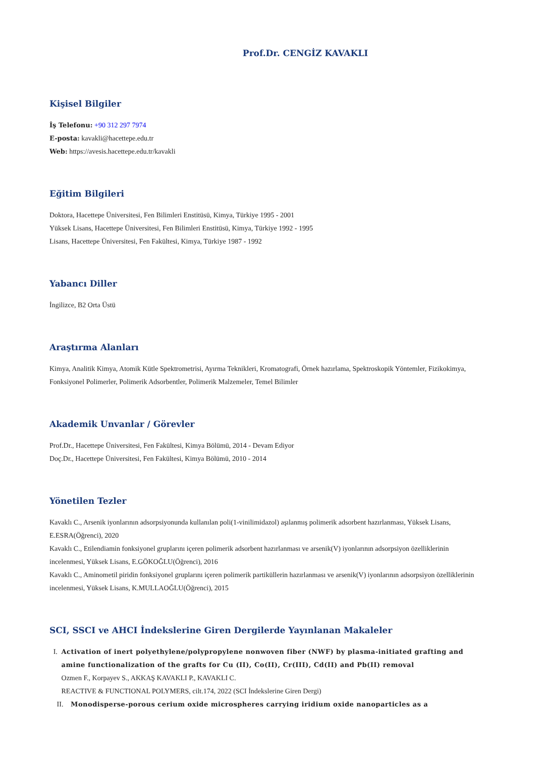Prof.Dr. CENGİZ KAVAKLI
Kişisel Bilgiler
İş Telefonu: +90 312 297 7974
E-posta: kavakli@hacettepe.edu.tr
Web: https://avesis.hacettepe.edu.tr/kavakli
Eğitim Bilgileri
Doktora, Hacettepe Üniversitesi, Fen Bilimleri Enstitüsü, Kimya, Türkiye 1995 - 2001
Yüksek Lisans, Hacettepe Üniversitesi, Fen Bilimleri Enstitüsü, Kimya, Türkiye 1992 - 1995
Lisans, Hacettepe Üniversitesi, Fen Fakültesi, Kimya, Türkiye 1987 - 1992
Yabancı Diller
İngilizce, B2 Orta Üstü
Araştırma Alanları
Kimya, Analitik Kimya, Atomik Kütle Spektrometrisi, Ayırma Teknikleri, Kromatografi, Örnek hazırlama, Spektroskopik Yöntemler, Fizikokimya, Fonksiyonel Polimerler, Polimerik Adsorbentler, Polimerik Malzemeler, Temel Bilimler
Akademik Unvanlar / Görevler
Prof.Dr., Hacettepe Üniversitesi, Fen Fakültesi, Kimya Bölümü, 2014 - Devam Ediyor
Doç.Dr., Hacettepe Üniversitesi, Fen Fakültesi, Kimya Bölümü, 2010 - 2014
Yönetilen Tezler
Kavaklı C., Arsenik iyonlarının adsorpsiyonunda kullanılan poli(1-vinilimidazol) aşılanmış polimerik adsorbent hazırlanması, Yüksek Lisans, E.ESRA(Öğrenci), 2020
Kavaklı C., Etilendiamin fonksiyonel gruplarını içeren polimerik adsorbent hazırlanması ve arsenik(V) iyonlarının adsorpsiyon özelliklerinin incelenmesi, Yüksek Lisans, E.GÖKOĞLU(Öğrenci), 2016
Kavaklı C., Aminometil piridin fonksiyonel gruplarını içeren polimerik partiküllerin hazırlanması ve arsenik(V) iyonlarının adsorpsiyon özelliklerinin incelenmesi, Yüksek Lisans, K.MULLAOĞLU(Öğrenci), 2015
SCI, SSCI ve AHCI İndekslerine Giren Dergilerde Yayınlanan Makaleler
I. Activation of inert polyethylene/polypropylene nonwoven fiber (NWF) by plasma-initiated grafting and amine functionalization of the grafts for Cu (II), Co(II), Cr(III), Cd(II) and Pb(II) removal
Ozmen F., Korpayev S., AKKAŞ KAVAKLI P., KAVAKLI C.
REACTIVE & FUNCTIONAL POLYMERS, cilt.174, 2022 (SCI İndekslerine Giren Dergi)
II. Monodisperse-porous cerium oxide microspheres carrying iridium oxide nanoparticles as a